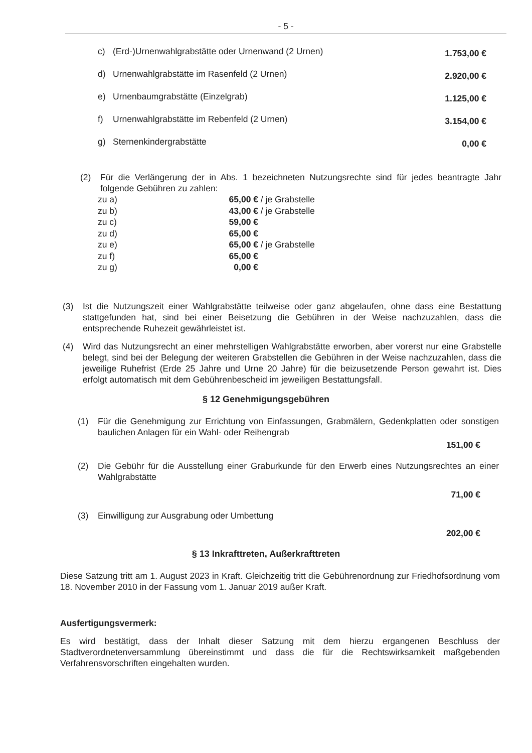- 5 -
c) (Erd-)Urnenwahlgrabstätte oder Urnenwand (2 Urnen) 1.753,00 €
d) Urnenwahlgrabstätte im Rasenfeld (2 Urnen) 2.920,00 €
e) Urnenbaumgrabstätte (Einzelgrab) 1.125,00 €
f) Urnenwahlgrabstätte im Rebenfeld (2 Urnen) 3.154,00 €
g) Sternenkindergrabstätte 0,00 €
(2) Für die Verlängerung der in Abs. 1 bezeichneten Nutzungsrechte sind für jedes beantragte Jahr folgende Gebühren zu zahlen:
zu a) 65,00 € / je Grabstelle
zu b) 43,00 € / je Grabstelle
zu c) 59,00 €
zu d) 65,00 €
zu e) 65,00 € / je Grabstelle
zu f) 65,00 €
zu g) 0,00 €
(3) Ist die Nutzungszeit einer Wahlgrabstätte teilweise oder ganz abgelaufen, ohne dass eine Bestattung stattgefunden hat, sind bei einer Beisetzung die Gebühren in der Weise nachzuzahlen, dass die entsprechende Ruhezeit gewährleistet ist.
(4) Wird das Nutzungsrecht an einer mehrstelligen Wahlgrabstätte erworben, aber vorerst nur eine Grabstelle belegt, sind bei der Belegung der weiteren Grabstellen die Gebühren in der Weise nachzuzahlen, dass die jeweilige Ruhefrist (Erde 25 Jahre und Urne 20 Jahre) für die beizusetzende Person gewahrt ist. Dies erfolgt automatisch mit dem Gebührenbescheid im jeweiligen Bestattungsfall.
§ 12 Genehmigungsgebühren
(1) Für die Genehmigung zur Errichtung von Einfassungen, Grabmälern, Gedenkplatten oder sonstigen baulichen Anlagen für ein Wahl- oder Reihengrab
151,00 €
(2) Die Gebühr für die Ausstellung einer Graburkunde für den Erwerb eines Nutzungsrechtes an einer Wahlgrabstätte
71,00 €
(3) Einwilligung zur Ausgrabung oder Umbettung
202,00 €
§ 13 Inkrafttreten, Außerkrafttreten
Diese Satzung tritt am 1. August 2023 in Kraft. Gleichzeitig tritt die Gebührenordnung zur Friedhofsordnung vom 18. November 2010 in der Fassung vom 1. Januar 2019 außer Kraft.
Ausfertigungsvermerk:
Es wird bestätigt, dass der Inhalt dieser Satzung mit dem hierzu ergangenen Beschluss der Stadtverordnetenversammlung übereinstimmt und dass die für die Rechtswirksamkeit maßgebenden Verfahrensvorschriften eingehalten wurden.